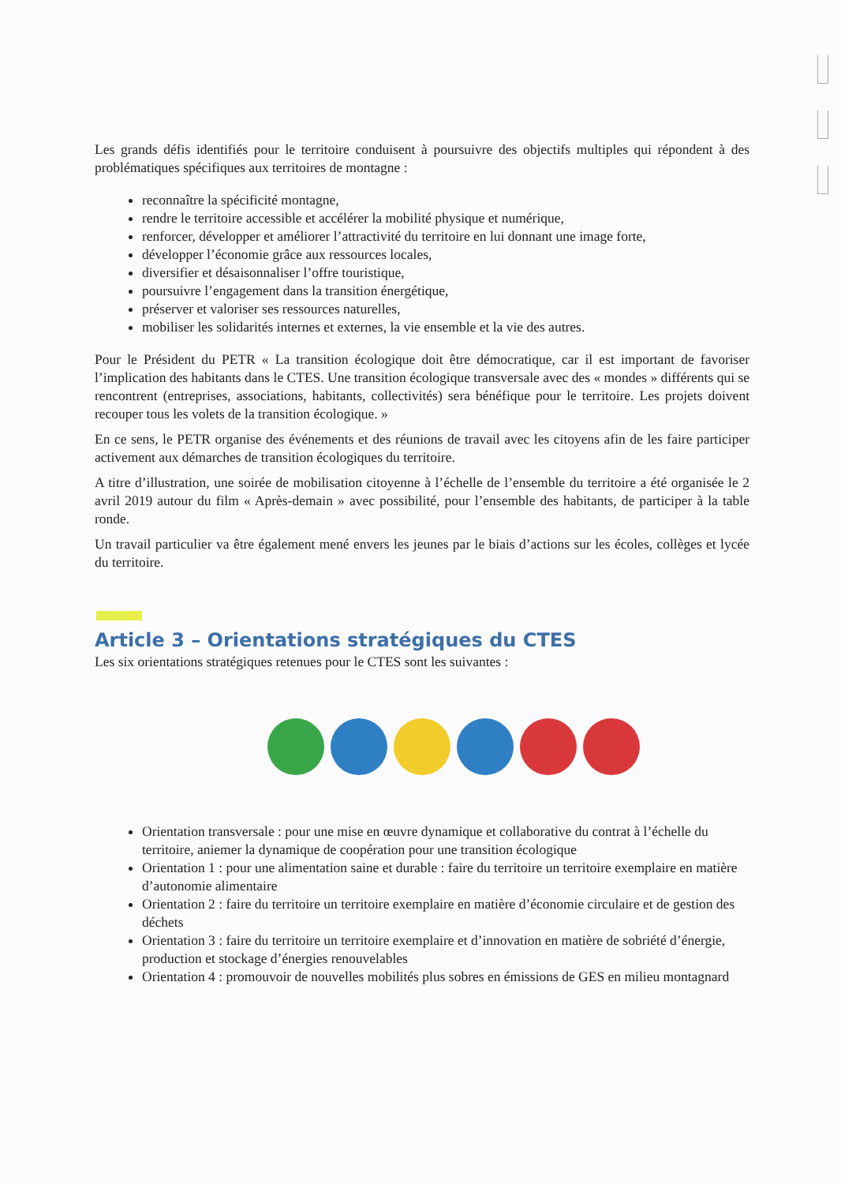Les grands défis identifiés pour le territoire conduisent à poursuivre des objectifs multiples qui répondent à des problématiques spécifiques aux territoires de montagne :
reconnaître la spécificité montagne,
rendre le territoire accessible et accélérer la mobilité physique et numérique,
renforcer, développer et améliorer l’attractivité du territoire en lui donnant une image forte,
développer l’économie grâce aux ressources locales,
diversifier et désaisonnaliser l’offre touristique,
poursuivre l’engagement dans la transition énergétique,
préserver et valoriser ses ressources naturelles,
mobiliser les solidarités internes et externes, la vie ensemble et la vie des autres.
Pour le Président du PETR « La transition écologique doit être démocratique, car il est important de favoriser l’implication des habitants dans le CTES. Une transition écologique transversale avec des « mondes » différents qui se rencontrent (entreprises, associations, habitants, collectivités) sera bénéfique pour le territoire. Les projets doivent recouper tous les volets de la transition écologique. »
En ce sens, le PETR organise des événements et des réunions de travail avec les citoyens afin de les faire participer activement aux démarches de transition écologiques du territoire.
A titre d’illustration, une soirée de mobilisation citoyenne à l’échelle de l’ensemble du territoire a été organisée le 2 avril 2019 autour du film « Après-demain » avec possibilité, pour l’ensemble des habitants, de participer à la table ronde.
Un travail particulier va être également mené envers les jeunes par le biais d’actions sur les écoles, collèges et lycée du territoire.
Article 3 – Orientations stratégiques du CTES
Les six orientations stratégiques retenues pour le CTES sont les suivantes :
Orientation transversale : pour une mise en œuvre dynamique et collaborative du contrat à l’échelle du territoire, aniemer la dynamique de coopération pour une transition écologique
Orientation 1 : pour une alimentation saine et durable : faire du territoire un territoire exemplaire en matière d’autonomie alimentaire
Orientation 2 : faire du territoire un territoire exemplaire en matière d’économie circulaire et de gestion des déchets
Orientation 3 : faire du territoire un territoire exemplaire et d’innovation en matière de sobriété d’énergie, production et stockage d’énergies renouvelables
Orientation 4 : promouvoir de nouvelles mobilités plus sobres en émissions de GES en milieu montagnard